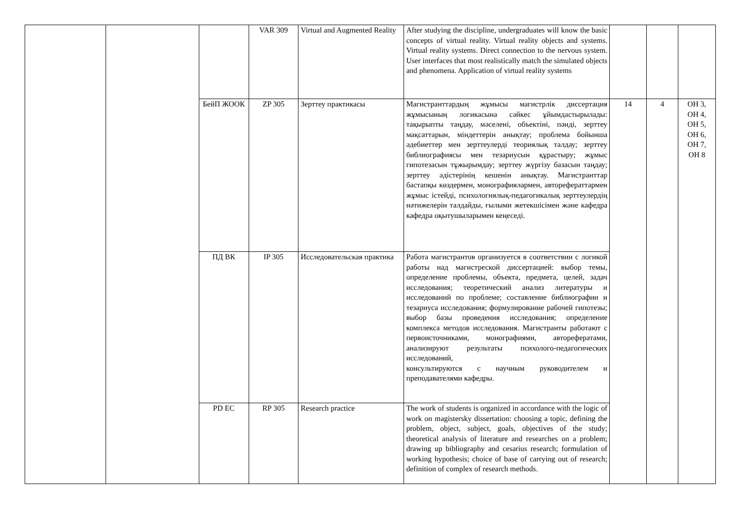| | | | VAR 309 | Virtual and Augmented Reality | After studying the discipline, undergraduates will know the basic concepts of virtual reality. Virtual reality objects and systems. Virtual reality systems. Direct connection to the nervous system. User interfaces that most realistically match the simulated objects and phenomena. Application of virtual reality systems | | | |
| | | БейП ЖООК | ZP 305 | Зерттеу практикасы | Магистранттардың жұмысы магистрлік диссертация жұмысының логикасына сәйкес ұйымдастырылады: тақырыпты таңдау, мәселені, объектіні, пәнді, зерттеу мақсаттарын, міндеттерін анықтау; проблема бойынша әдебиеттер мен зерттеулерді теориялық талдау; зерттеу библиографиясы мен тезариусын құрастыру; жұмыс гипотезасын тұжырымдау; зерттеу жүргізу базасын таңдау; зерттеу әдістерінің кешенін анықтау. Магистранттар бастапқы көздермен, монографиялармен, авторефераттармен жұмыс істейді, психологиялық-педагогикалық зерттеулердің нәтижелерін талдайды, ғылыми жетекшісімен және кафедра кафедра оқытушыларымен кеңеседі. | 14 | 4 | ОН 3, ОН 4, ОН 5, ОН 6, ОН 7, ОН 8 |
| | | ПД ВК | IP 305 | Исследовательская практика | Работа магистрантов организуется в соответствии с логикой работы над магистреской диссертацией: выбор темы, определение проблемы, объекта, предмета, целей, задач исследования; теоретический анализ литературы и исследований по проблеме; составление библиографии и тезариуса исследования; формулирование рабочей гипотезы; выбор базы проведения исследования; определение комплекса методов исследования. Магистранты работают с первоисточниками, монографиями, авторефератами, анализируют результаты психолого-педагогических исследований, консультируются с научным руководителем и преподавателями кафедры. | | | |
| | | PD EC | RP 305 | Research practice | The work of students is organized in accordance with the logic of work on magistersky dissertation: choosing a topic, defining the problem, object, subject, goals, objectives of the study; theoretical analysis of literature and researches on a problem; drawing up bibliography and cesarius research; formulation of working hypothesis; choice of base of carrying out of research; definition of complex of research methods. | | | |